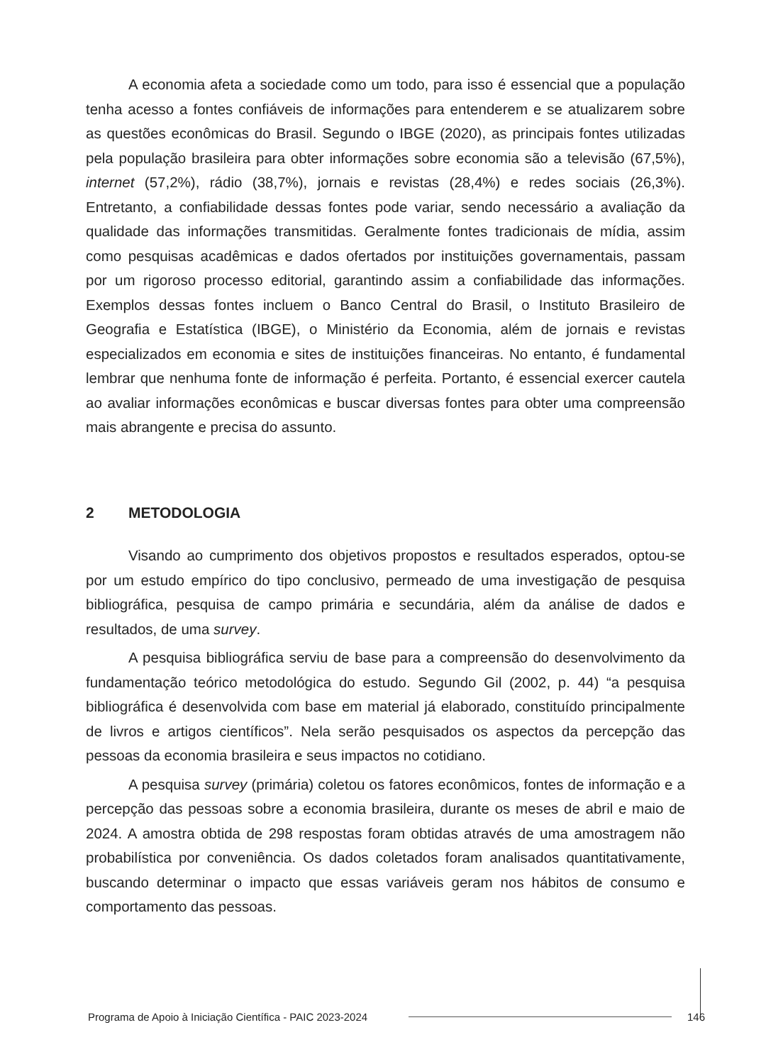A economia afeta a sociedade como um todo, para isso é essencial que a população tenha acesso a fontes confiáveis de informações para entenderem e se atualizarem sobre as questões econômicas do Brasil. Segundo o IBGE (2020), as principais fontes utilizadas pela população brasileira para obter informações sobre economia são a televisão (67,5%), internet (57,2%), rádio (38,7%), jornais e revistas (28,4%) e redes sociais (26,3%). Entretanto, a confiabilidade dessas fontes pode variar, sendo necessário a avaliação da qualidade das informações transmitidas. Geralmente fontes tradicionais de mídia, assim como pesquisas acadêmicas e dados ofertados por instituições governamentais, passam por um rigoroso processo editorial, garantindo assim a confiabilidade das informações. Exemplos dessas fontes incluem o Banco Central do Brasil, o Instituto Brasileiro de Geografia e Estatística (IBGE), o Ministério da Economia, além de jornais e revistas especializados em economia e sites de instituições financeiras. No entanto, é fundamental lembrar que nenhuma fonte de informação é perfeita. Portanto, é essencial exercer cautela ao avaliar informações econômicas e buscar diversas fontes para obter uma compreensão mais abrangente e precisa do assunto.
2 METODOLOGIA
Visando ao cumprimento dos objetivos propostos e resultados esperados, optou-se por um estudo empírico do tipo conclusivo, permeado de uma investigação de pesquisa bibliográfica, pesquisa de campo primária e secundária, além da análise de dados e resultados, de uma survey.
A pesquisa bibliográfica serviu de base para a compreensão do desenvolvimento da fundamentação teórico metodológica do estudo. Segundo Gil (2002, p. 44) “a pesquisa bibliográfica é desenvolvida com base em material já elaborado, constituído principalmente de livros e artigos científicos”. Nela serão pesquisados os aspectos da percepção das pessoas da economia brasileira e seus impactos no cotidiano.
A pesquisa survey (primária) coletou os fatores econômicos, fontes de informação e a percepção das pessoas sobre a economia brasileira, durante os meses de abril e maio de 2024. A amostra obtida de 298 respostas foram obtidas através de uma amostragem não probabilística por conveniência. Os dados coletados foram analisados quantitativamente, buscando determinar o impacto que essas variáveis geram nos hábitos de consumo e comportamento das pessoas.
Programa de Apoio à Iniciação Científica - PAIC 2023-2024 146